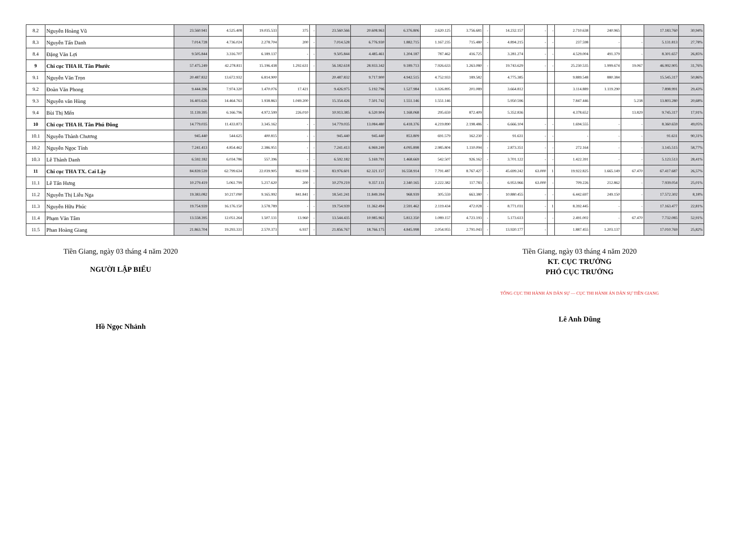| 8.2 | Nguyễn Hoàng Vũ | 23.560.941 | 4.525.408 | 19.035.533 | 375 | - | 23.560.566 | 20.608.963 | 6.376.806 | 2.620.125 | 3.756.681 | - | 14.232.157 | - | - | 2.710.638 | 240.965 | | 17.183.760 | 30,94% |
| 8.3 | Nguyễn Tấn Danh | 7.014.728 | 4.736.024 | 2.278.704 | 200 | - | 7.014.528 | 6.776.930 | 1.882.715 | 1.167.235 | 715.480 | - | 4.894.215 | - | - | 237.598 | - | - | 5.131.813 | 27,78% |
| 8.4 | Đặng Văn Lợi | 9.505.844 | 3.316.707 | 6.189.137 | - | - | 9.505.844 | 4.485.461 | 1.204.187 | 787.462 | 416.725 | | 3.281.274 | - | - | 4.529.004 | 491.379 | - | 8.301.657 | 26,85% |
| 9 | Chi cục THA H. Tân Phước | 57.475.249 | 42.278.811 | 15.196.438 | 1.292.631 | - | 56.182.618 | 28.933.342 | 9.189.713 | 7.926.633 | 1.263.080 | - | 19.743.629 | - | - | 25.230.535 | 1.999.674 | 19.067 | 46.992.905 | 31,76% |
| 9.1 | Nguyễn Văn Trọn | 20.487.832 | 13.672.932 | 6.814.900 | | | 20.487.832 | 9.717.900 | 4.942.515 | 4.752.933 | 189.582 | | 4.775.385 | | | 9.889.548 | 880.384 | | 15.545.317 | 50,86% |
| 9.2 | Đoàn Văn Phong | 9.444.396 | 7.974.320 | 1.470.076 | 17.421 | | 9.426.975 | 5.192.796 | 1.527.984 | 1.326.895 | 201.089 | | 3.664.812 | | | 3.114.889 | 1.119.290 | | 7.898.991 | 29,43% |
| 9.3 | Nguyễn văn Hùng | 16.403.626 | 14.464.763 | 1.938.863 | 1.049.200 | | 15.354.426 | 7.501.742 | 1.551.146 | 1.551.146 | | | 5.950.596 | | | 7.847.446 | | 5.238 | 13.803.280 | 20,68% |
| 9.4 | Bùi Thị Mến | 11.139.395 | 6.166.796 | 4.972.599 | 226.010 | | 10.913.385 | 6.520.904 | 1.168.068 | 295.659 | 872.409 | | 5.352.836 | | | 4.378.652 | | 13.829 | 9.745.317 | 17,91% |
| 10 | Chi cục THA H. Tân Phú Đông | 14.779.035 | 11.433.873 | 3.345.162 | - | - | 14.779.035 | 13.084.480 | 6.418.376 | 4.219.890 | 2.198.486 | - | 6.666.104 | - | - | 1.694.555 | - | - | 8.360.659 | 49,05% |
| 10.1 | Nguyễn Thành Chương | 945.440 | 544.625 | 400.815 | - | - | 945.440 | 945.440 | 853.809 | 691.579 | 162.230 | - | 91.631 | - | - | - | - | - | 91.631 | 90,31% |
| 10.2 | Nguyễn Ngọc Tính | 7.241.413 | 4.854.462 | 2.386.951 | - | - | 7.241.413 | 6.969.249 | 4.095.898 | 2.985.804 | 1.110.094 | - | 2.873.351 | - | - | 272.164 | - | - | 3.145.515 | 58,77% |
| 10.3 | Lê Thành Danh | 6.592.182 | 6.034.786 | 557.396 | - | - | 6.592.182 | 5.169.791 | 1.468.669 | 542.507 | 926.162 | - | 3.701.122 | - | - | 1.422.391 | - | - | 5.123.513 | 28,41% |
| 11 | Chi cục THA TX. Cai Lậy | 84.839.539 | 62.799.634 | 22.039.905 | 862.938 | - | 83.976.601 | 62.321.157 | 16.558.914 | 7.791.487 | 8.767.427 | - | 45.699.242 | 63.000 | 1 | 19.922.825 | 1.665.149 | 67.470 | 67.417.687 | 26,57% |
| 11.1 | Lê Tấn Hưng | 10.279.419 | 5.061.799 | 5.217.620 | 200 | - | 10.279.219 | 9.357.131 | 2.340.165 | 2.222.382 | 117.783 | - | 6.953.966 | 63.000 | - | 709.226 | 212.862 | - | 7.939.054 | 25,01% |
| 11.2 | Nguyễn Thị Liễu Nga | 19.383.082 | 10.217.090 | 9.165.992 | 841.841 | - | 18.541.241 | 11.849.394 | 968.939 | 305.559 | 663.380 | - | 10.880.455 | - | - | 6.442.697 | 249.150 | - | 17.572.302 | 8,18% |
| 11.3 | Nguyễn Hữu Phúc | 19.754.939 | 16.176.150 | 3.578.789 | - | - | 19.754.939 | 11.362.494 | 2.591.462 | 2.119.434 | 472.028 | - | 8.771.031 | - | 1 | 8.392.445 | - | - | 17.163.477 | 22,81% |
| 11.4 | Phạm Văn Tâm | 13.558.395 | 12.051.264 | 1.507.131 | 13.960 | - | 13.544.435 | 10.985.963 | 5.812.350 | 1.089.157 | 4.723.193 | - | 5.173.613 | - | - | 2.491.002 | - | 67.470 | 7.732.085 | 52,91% |
| 11.5 | Phan Hoàng Giang | 21.863.704 | 19.293.331 | 2.570.373 | 6.937 | - | 21.856.767 | 18.766.175 | 4.845.998 | 2.054.955 | 2.791.043 | - | 13.920.177 | - | | 1.887.455 | 1.203.137 | | 17.010.769 | 25,82% |
Tiền Giang, ngày 03 tháng 4 năm 2020
NGƯỜI LẬP BIỂU
Hồ Ngọc Nhảnh
Tiền Giang, ngày 03 tháng 4 năm 2020
KT. CỤC TRƯỞNG
PHÓ CỤC TRƯỞNG
TỔNG CỤC THI HÀNH ÁN DÂN SỰ — CỤC THI HÀNH ÁN DÂN SỰ TIỀN GIANG
Lê Anh Dũng